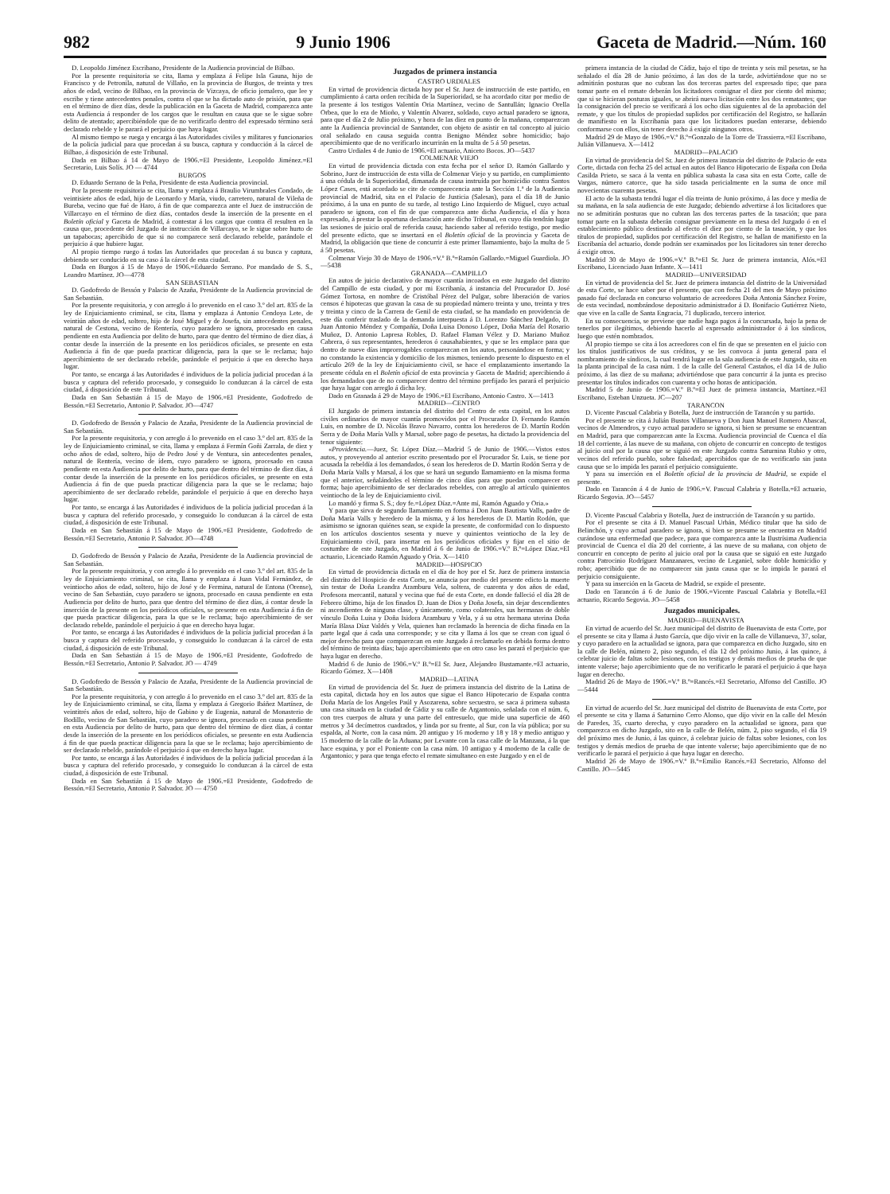982 9 Junio 1906 Gaceta de Madrid.—Núm. 160
D. Leopoldo Jiménez Escribano, Presidente de la Audiencia provincial de Bilbao.
Por la presente requisitoria se cita, llama y emplaza á Felipe Isla Gauna, hijo de Francisco y de Petronila, natural de Villaño, en la provincia de Burgos, de treinta y tres años de edad, vecino de Bilbao, en la provincia de Vizcaya, de oficio jornalero, que lee y escribe y tiene antecedentes penales, contra el que se ha dictado auto de prisión, para que en el término de diez días, desde la publicación en la Gaceta de Madrid, comparezca ante esta Audiencia á responder de los cargos que le resultan en causa que se le sigue sobre delito de atentado; apercibiéndole que de no verificarlo dentro del expresado término será declarado rebelde y le parará el perjuicio que haya lugar.
Al mismo tiempo se ruega y encarga á las Autoridades civiles y militares y funcionarios de la policía judicial para que procedan á su busca, captura y conducción á la cárcel de Bilbao, á disposición de este Tribunal.
Dada en Bilbao á 14 de Mayo de 1906.=El Presidente, Leopoldo Jiménez.=El Secretario, Luis Solís. JO — 4744
BURGOS
D. Eduardo Serrano de la Peña, Presidente de esta Audiencia provincial.
Por la presente requisitoria se cita, llama y emplaza á Braulio Virumbrales Condado, de veintisiete años de edad, hijo de Leonardo y María, viudo, carretero, natural de Vileña de Bureba, vecino que fué de Haro, á fin de que comparezca ante el Juez de instrucción de Villarcayo en el término de diez días, contados desde la inserción de la presente en el Boletín oficial y Gaceta de Madrid, á contestar á los cargos que contra él resulten en la causa que, procedente del Juzgado de instrucción de Villarcayo, se le sigue sobre hurto de un tapabocas; apercibido de que si no comparece será declarado rebelde, parándole el perjuicio á que hubiere lugar.
Al propio tiempo ruego á todas las Autoridades que procedan á su busca y captura, debiendo ser conducido en su caso á la cárcel de esta ciudad.
Dada en Burgos á 15 de Mayo de 1906.=Eduardo Serrano. Por mandado de S. S., Leandro Martínez. JO—4778
SAN SEBASTIAN
D. Godofredo de Bessón y Palacio de Azaña, Presidente de la Audiencia provincial de San Sebastián.
Por la presente requisitoria, y con arreglo á lo prevenido en el caso 3.º del art. 835 de la ley de Enjuiciamiento criminal, se cita, llama y emplaza á Antonio Cendoya Lete, de veintiún años de edad, soltero, hijo de José Miguel y de Josefa, sin antecedentes penales, natural de Cestona, vecino de Rentería, cuyo paradero se ignora, procesado en causa pendiente en esta Audiencia por delito de hurto, para que dentro del término de diez días, á contar desde la inserción de la presente en los periódicos oficiales, se presente en esta Audiencia á fin de que pueda practicar diligencia, para la que se le reclama; bajo apercibimiento de ser declarado rebelde, parándole el perjuicio á que en derecho haya lugar.
Por tanto, se encarga á las Autoridades é individuos de la policía judicial procedan á la busca y captura del referido procesado, y conseguido lo conduzcan á la cárcel de esta ciudad, á disposición de este Tribunal.
Dada en San Sebastián á 15 de Mayo de 1906.=El Presidente, Godofredo de Bessón.=El Secretario, Antonio P. Salvador. JO—4747
D. Godofredo de Bessón y Palacio de Azaña, Presidente de la Audiencia provincial de San Sebastián.
Por la presente requisitoria, y con arreglo á lo prevenido en el caso 3.º del art. 835 de la ley de Enjuiciamiento criminal, se cita, llama y emplaza á Fermín Goñi Zarrala, de diez y ocho años de edad, soltero, hijo de Pedro José y de Ventura, sin antecedentes penales, natural de Rentería, vecino de ídem, cuyo paradero se ignora, procesado en causa pendiente en esta Audiencia por delito de hurto, para que dentro del término de diez días, á contar desde la inserción de la presente en los periódicos oficiales, se presente en esta Audiencia á fin de que pueda practicar diligencia para la que se le reclama; bajo apercibimiento de ser declarado rebelde, parándole el perjuicio á que en derecho haya lugar.
Por tanto, se encarga á las Autoridades é individuos de la policía judicial procedan á la busca y captura del referido procesado, y conseguido lo conduzcan á la cárcel de esta ciudad, á disposición de este Tribunal.
Dada en San Sebastián á 15 de Mayo de 1906.=El Presidente, Godofredo de Bessón.=El Secretario, Antonio P. Salvador. JO—4748
D. Godofredo de Bessón y Palacio de Azaña, Presidente de la Audiencia provincial de San Sebastián.
Por la presente requisitoria, y con arreglo á lo prevenido en el caso 3.º del art. 835 de la ley de Enjuiciamiento criminal, se cita, llama y emplaza á Juan Vidal Fernández, de veintiocho años de edad, soltero, hijo de José y de Fermina, natural de Entona (Orense), vecino de San Sebastián, cuyo paradero se ignora, procesado en causa pendiente en esta Audiencia por delito de hurto, para que dentro del término de diez días, á contar desde la inserción de la presente en los periódicos oficiales, se presente en esta Audiencia á fin de que pueda practicar diligencia, para la que se le reclama; bajo apercibimiento de ser declarado rebelde, parándole el perjuicio á que en derecho haya lugar.
Por tanto, se encarga á las Autoridades é individuos de la policía judicial procedan á la busca y captura del referido procesado, y conseguido lo conduzcan á la cárcel de esta ciudad, á disposición de este Tribunal.
Dada en San Sebastián á 15 de Mayo de 1906.=El Presidente, Godofredo de Bessón.=El Secretario, Antonio P. Salvador. JO — 4749
D. Godofredo de Bessón y Palacio de Azaña, Presidente de la Audiencia provincial de San Sebastián.
Por la presente requisitoria, y con arreglo á lo prevenido en el caso 3.º del art. 835 de la ley de Enjuiciamiento criminal, se cita, llama y emplaza á Gregorio Ibáñez Martínez, de veintitrés años de edad, soltero, hijo de Gabino y de Eugenia, natural de Monasterio de Bodillo, vecino de San Sebastián, cuyo paradero se ignora, procesado en causa pendiente en esta Audiencia por delito de hurto, para que dentro del término de diez días, á contar desde la inserción de la presente en los periódicos oficiales, se presente en esta Audiencia á fin de que pueda practicar diligencia para la que se le reclama; bajo apercibimiento de ser declarado rebelde, parándole el perjuicio á que en derecho haya lugar.
Por tanto, se encarga á las Autoridades é individuos de la policía judicial procedan á la busca y captura del referido procesado, y conseguido lo conduzcan á la cárcel de esta ciudad, á disposición de este Tribunal.
Dada en San Sebastián á 15 de Mayo de 1906.=El Presidente, Godofredo de Bessón.=El Secretario, Antonio P. Salvador. JO — 4750
Juzgados de primera instancia
CASTRO URDIALES
En virtud de providencia dictada hoy por el Sr. Juez de instrucción de este partido, en cumplimiento á carta orden recibida de la Superioridad, se ha acordado citar por medio de la presente á los testigos Valentín Oria Martínez, vecino de Santullán; Ignacio Orella Orbea, que lo era de Mioño, y Valentín Alvarez, soldado, cuyo actual paradero se ignora, para que el día 2 de Julio próximo, y hora de las diez en punto de la mañana, comparezcan ante la Audiencia provincial de Santander, con objeto de asistir en tal concepto al juicio oral señalado en causa seguida contra Benigno Méndez sobre homicidio; bajo apercibimiento que de no verificarlo incurrirán en la multa de 5 á 50 pesetas.
Castro Urdiales 4 de Junio de 1906.=El actuario, Aniceto Bocos. JO—5437
COLMENAR VIEJO
En virtud de providencia dictada con esta fecha por el señor D. Ramón Gallardo y Sobrino, Juez de instrucción de esta villa de Colmenar Viejo y su partido, en cumplimiento á una cédula de la Superioridad, dimanada de causa instruída por homicidio contra Santos López Cases, está acordado se cite de comparecencia ante la Sección 1.ª de la Audiencia provincial de Madrid, sita en el Palacio de Justicia (Salesas), para el día 18 de Junio próximo, á la una en punto de su tarde, al testigo Lino Izquierdo de Miguel, cuyo actual paradero se ignora, con el fin de que comparezca ante dicha Audiencia, el día y hora expresado, á prestar la oportuna declaración ante dicho Tribunal, en cuyo día tendrán lugar las sesiones de juicio oral de referida causa; haciendo saber al referido testigo, por medio del presente edicto, que se insertará en el Boletín oficial de la provincia y Gaceta de Madrid, la obligación que tiene de concurrir á este primer llamamiento, bajo la multa de 5 á 50 pesetas.
Colmenar Viejo 30 de Mayo de 1906.=V.º B.º=Ramón Gallardo.=Miguel Guardiola. JO—5438
GRANADA—CAMPILLO
En autos de juicio declarativo de mayor cuantía incoados en este Juzgado del distrito del Campillo de esta ciudad, y por mi Escribanía, á instancia del Procurador D. José Gómez Tortosa, en nombre de Cristóbal Pérez del Pulgar, sobre liberación de varios censos é hipotecas que gravan la casa de su propiedad número treinta y uno, treinta y tres y treinta y cinco de la Carrera de Genil de esta ciudad, se ha mandado en providencia de este día conferir traslado de la demanda interpuesta á D. Lorenzo Sánchez Delgado, D. Juan Antonio Méndez y Compañía, Doña Luisa Donoso López, Doña María del Rosario Muñoz, D. Antonio Lapresa Robles, D. Rafael Flaman Vélez y D. Mariano Muñoz Cabrera, ó sus representantes, herederos ó causahabientes, y que se les emplace para que dentro de nueve días improrrogables comparezcan en los autos, personándose en forma; y no constando la existencia y domicilio de los mismos, teniendo presente lo dispuesto en el artículo 269 de la ley de Enjuiciamiento civil, se hace el emplazamiento insertando la presente cédula en el Boletín oficial de esta provincia y Gaceta de Madrid; apercibiendo á los demandados que de no comparecer dentro del término prefijado les parará el perjuicio que haya lugar con arreglo á dicha ley.
Dado en Granada á 29 de Mayo de 1906.=El Escribano, Antonio Castro. X—1413
MADRID—CENTRO
El Juzgado de primera instancia del distrito del Centro de esta capital, en los autos civiles ordinarios de mayor cuantía promovidos por el Procurador D. Fernando Ramón Luis, en nombre de D. Nicolás Bravo Navarro, contra los herederos de D. Martín Rodón Serra y de Doña María Valls y Marsal, sobre pago de pesetas, ha dictado la providencia del tenor siguiente:
«Providencia.—Juez, Sr. López Díaz.—Madrid 5 de Junio de 1906.—Vistos estos autos, y proveyendo al anterior escrito presentado por el Procurador Sr. Luis, se tiene por acusada la rebeldía á los demandados, ó sean los herederos de D. Martín Rodón Serra y de Doña María Valls y Marsal, á los que se hará un segundo llamamiento en la misma forma que el anterior, señalándoles el término de cinco días para que puedan comparecer en forma; bajo apercibimiento de ser declarados rebeldes, con arreglo al artículo quinientos veintiocho de la ley de Enjuiciamiento civil.
Lo mandó y firma S. S.; doy fe.=López Díaz.=Ante mí, Ramón Aguado y Oria.»
Y para que sirva de segundo llamamiento en forma á Don Juan Bautista Valls, padre de Doña María Valls y heredero de la misma, y á los herederos de D. Martín Rodón, que asimismo se ignoran quiénes sean, se expide la presente, de conformidad con lo dispuesto en los artículos doscientos sesenta y nueve y quinientos veintiocho de la ley de Enjuiciamiento civil, para insertar en los periódicos oficiales y fijar en el sitio de costumbre de este Juzgado, en Madrid á 6 de Junio de 1906.=V.º B.º=López Díaz.=El actuario, Licenciado Ramón Aguado y Oria. X—1410
MADRID—HOSPICIO
En virtud de providencia dictada en el día de hoy por el Sr. Juez de primera instancia del distrito del Hospicio de esta Corte, se anuncia por medio del presente edicto la muerte sin testar de Doña Leandra Aramburu Vela, soltera, de cuarenta y dos años de edad, Profesora mercantil, natural y vecina que fué de esta Corte, en donde falleció el día 28 de Febrero último, hija de los finados D. Juan de Dios y Doña Josefa, sin dejar descendientes ni ascendientes de ninguna clase, y únicamente, como colaterales, sus hermanas de doble vínculo Doña Luisa y Doña Isidora Aramburu y Vela, y á su otra hermana uterina Doña María Blasa Díaz Valdés y Vela, quienes han reclamado la herencia de dicha finada en la parte legal que á cada una corresponde; y se cita y llama á los que se crean con igual ó mejor derecho para que comparezcan en este Juzgado á reclamarlo en debida forma dentro del término de treinta días; bajo apercibimiento que en otro caso les parará el perjuicio que haya lugar en derecho.
Madrid 6 de Junio de 1906.=V.º B.º=El Sr. Juez, Alejandro Bustamante.=El actuario, Ricardo Gómez. X—1408
MADRID—LATINA
En virtud de providencia del Sr. Juez de primera instancia del distrito de la Latina de esta capital, dictada hoy en los autos que sigue el Banco Hipotecario de España contra Doña María de los Angeles Paúl y Asozarena, sobre secuestro, se saca á primera subasta una casa situada en la ciudad de Cádiz y su calle de Argantonio, señalada con el núm. 6, con tres cuerpos de altura y una parte del entresuelo, que mide una superficie de 460 metros y 34 decímetros cuadrados, y linda por su frente, al Sur, con la vía pública; por su espalda, al Norte, con la casa núm. 20 antiguo y 16 moderno y 18 y 18 y medio antiguo y 15 moderno de la calle de la Aduana; por Levante con la casa calle de la Manzana, á la que hace esquina, y por el Poniente con la casa núm. 10 antiguo y 4 moderno de la calle de Argantonio; y para que tenga efecto el remate simultaneo en este Juzgado y en el de
primera instancia de la ciudad de Cádiz, bajo el tipo de treinta y seis mil pesetas, se ha señalado el día 28 de Junio próximo, á las dos de la tarde, advirtiéndose que no se admitirán posturas que no cubran las dos terceras partes del expresado tipo; que para tomar parte en el remate deberán los licitadores consignar el diez por ciento del mismo; que si se hicieran posturas iguales, se abrirá nueva licitación entre los dos rematantes; que la consignación del precio se verificará á los ocho días siguientes al de la aprobación del remate, y que los títulos de propiedad suplidos por certificación del Registro, se hallarán de manifiesto en la Escribanía para que los licitadores puedan enterarse, debiendo conformarse con ellos, sin tener derecho á exigir ningunos otros.
Madrid 29 de Mayo de 1906.=V.º B.º=Gonzalo de la Torre de Trassierra.=El Escribano, Julián Villanueva. X—1412
MADRID—PALACIO
En virtud de providencia del Sr. Juez de primera instancia del distrito de Palacio de esta Corte, dictada con fecha 25 del actual en autos del Banco Hipotecario de España con Doña Casilda Prieto, se saca á la venta en pública subasta la casa sita en esta Corte, calle de Vargas, número catorce, que ha sido tasada pericialmente en la suma de once mil novecientas cuarenta pesetas.
El acto de la subasta tendrá lugar el día treinta de Junio próximo, á las doce y media de su mañana, en la sala audiencia de este Juzgado; debiendo advertirse á los licitadores que no se admitirán posturas que no cubran las dos terceras partes de la tasación; que para tomar parte en la subasta deberán consignar previamente en la mesa del Juzgado ó en el establecimiento público destinado al efecto el diez por ciento de la tasación, y que los títulos de propiedad, suplidos por certificación del Registro, se hallan de manifiesto en la Escribanía del actuario, donde podrán ser examinados por los licitadores sin tener derecho á exigir otros.
Madrid 30 de Mayo de 1906.=V.º B.º=El Sr. Juez de primera instancia, Alós.=El Escribano, Licenciado Juan Infante. X—1411
MADRID—UNIVERSIDAD
En virtud de providencia del Sr. Juez de primera instancia del distrito de la Universidad de esta Corte, se hace saber por el presente, que con fecha 21 del mes de Mayo próximo pasado fué declarada en concurso voluntario de acreedores Doña Antonia Sánchez Freire, de esta vecindad, nombrándose depositario administrador á D. Bonifacio Gutiérrez Nieto, que vive en la calle de Santa Engracia, 71 duplicado, tercero interior.
En su consecuencia, se previene que nadie haga pagos á la concursada, bajo la pena de tenerlos por ilegítimos, debiendo hacerlo al expresado administrador ó á los síndicos, luego que estén nombrados.
Al propio tiempo se cita á los acreedores con el fin de que se presenten en el juicio con los títulos justificativos de sus créditos, y se les convoca á junta general para el nombramiento de síndicos, la cual tendrá lugar en la sala audiencia de este Juzgado, sita en la planta principal de la casa núm. 1 de la calle del General Castaños, el día 14 de Julio próximo, á las diez de su mañana; advirtiéndose que para concurrir á la junta es preciso presentar los títulos indicados con cuarenta y ocho horas de anticipación.
Madrid 5 de Junio de 1906.=V.º B.º=El Juez de primera instancia, Martínez.=El Escribano, Esteban Unzueta. JC—207
TARANCON
D. Vicente Pascual Calabria y Botella, Juez de instrucción de Tarancón y su partido.
Por el presente se cita á Julián Bustos Villanueva y Don Juan Manuel Romero Abascal, vecinos de Almendros, y cuyo actual paradero se ignora, si bien se presume se encuentran en Madrid, para que comparezcan ante la Excma. Audiencia provincial de Cuenca el día 18 del corriente, á las nueve de su mañana, con objeto de concurrir en concepto de testigos al juicio oral por la causa que se siguió en este Juzgado contra Saturnina Rubio y otro, vecinos del referido pueblo, sobre falsedad; apercibidos que de no verificarlo sin justa causa que se lo impida les parará el perjuicio consiguiente.
Y para su inserción en el Boletín oficial de la provincia de Madrid, se expide el presente.
Dado en Tarancón á 4 de Junio de 1906.=V. Pascual Calabria y Botella.=El actuario, Ricardo Segovia. JO—5457
D. Vicente Pascual Calabria y Botella, Juez de instrucción de Tarancón y su partido.
Por el presente se cita á D. Manuel Pascual Urbán, Médico titular que ha sido de Belinchón, y cuyo actual paradero se ignora, si bien se presume se encuentra en Madrid curándose una enfermedad que padece, para que comparezca ante la Ilustrísima Audiencia provincial de Cuenca el día 20 del corriente, á las nueve de su mañana, con objeto de concurrir en concepto de perito al juicio oral por la causa que se siguió en este Juzgado contra Patrocinio Rodríguez Manzanares, vecino de Leganiel, sobre doble homicidio y robo; apercibido que de no comparecer sin justa causa que se lo impida le parará el perjuicio consiguiente.
Y para su inserción en la Gaceta de Madrid, se expide el presente.
Dado en Tarancón á 6 de Junio de 1906.=Vicente Pascual Calabria y Botella.=El actuario, Ricardo Segovia. JO—5458
Juzgados municipales.
MADRID—BUENAVISTA
En virtud de acuerdo del Sr. Juez municipal del distrito de Buenavista de esta Corte, por el presente se cita y llama á Justo García, que dijo vivir en la calle de Villanueva, 37, solar, y cuyo paradero en la actualidad se ignora, para que comparezca en dicho Juzgado, sito en la calle de Belén, número 2, piso segundo, el día 12 del próximo Junio, á las quince, á celebrar juicio de faltas sobre lesiones, con los testigos y demás medios de prueba de que intente valerse; bajo apercibimiento que de no verificarlo le parará el perjuicio á que haya lugar en derecho.
Madrid 26 de Mayo de 1906.=V.º B.º=Rancés.=El Secretario, Alfonso del Castillo. JO—5444
En virtud de acuerdo del Sr. Juez municipal del distrito de Buenavista de esta Corte, por el presente se cita y llama á Saturnino Cerro Alonso, que dijo vivir en la calle del Mesón de Paredes, 35, cuarto derecha, y cuyo paradero en la actualidad se ignora, para que comparezca en dicho Juzgado, sito en la calle de Belén, núm. 2, piso segundo, el día 19 del próximo mes de Junio, á las quince, á celebrar juicio de faltas sobre lesiones, con los testigos y demás medios de prueba de que intente valerse; bajo apercibimiento que de no verificarlo le parará el perjuicio á que haya lugar en derecho.
Madrid 26 de Mayo de 1906.=V.º B.º=Emilio Rancés.=El Secretario, Alfonso del Castillo. JO—5445